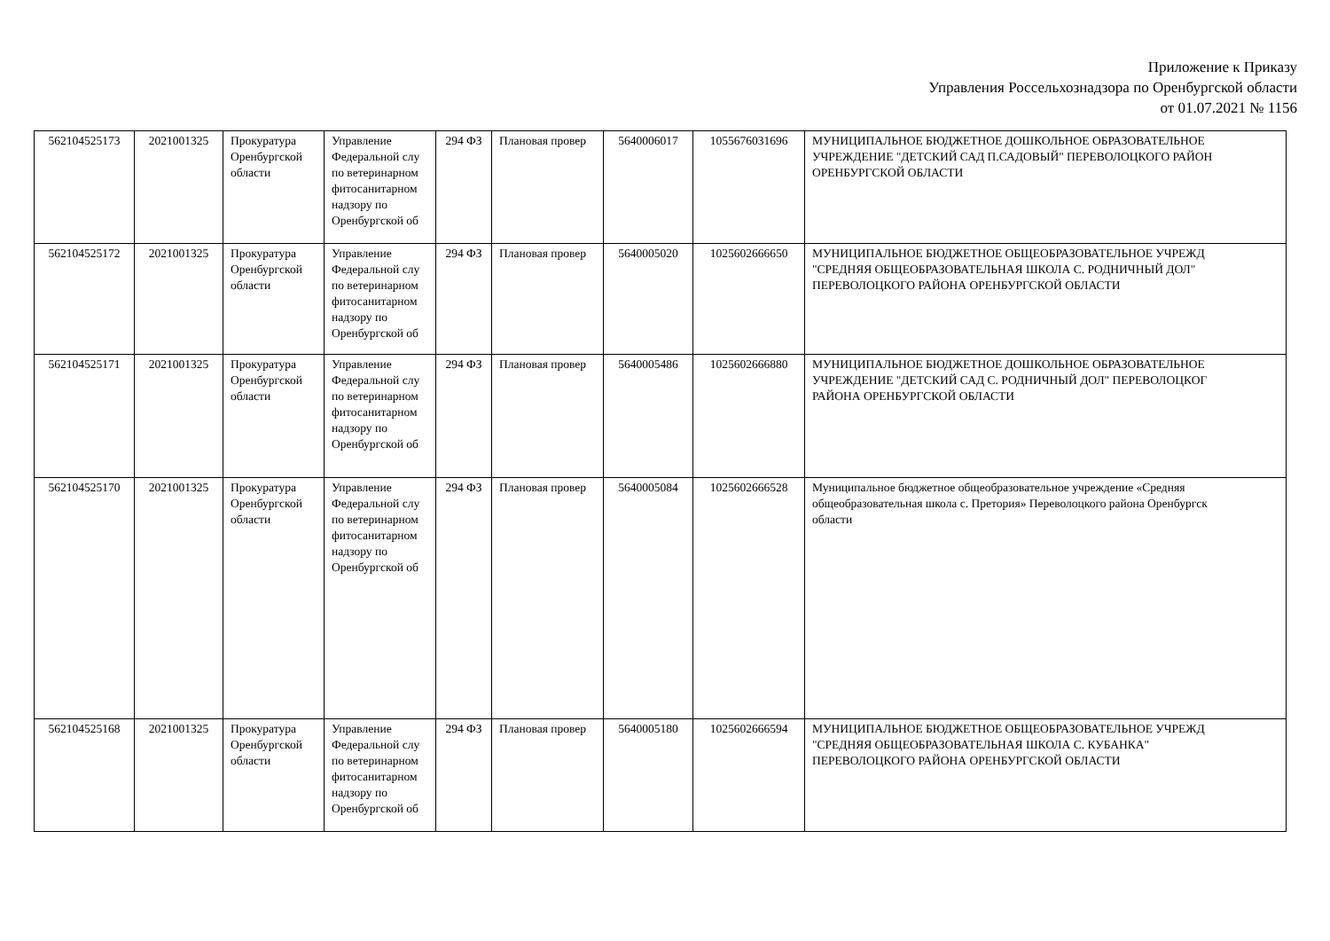Приложение к Приказу
Управления Россельхознадзора по Оренбургской области
от 01.07.2021 № 1156
| 562104525173 | 2021001325 | Прокуратура Оренбургской области | Управление Федеральной слу по ветеринарном фитосанитарном надзору по Оренбургской об | 294 ФЗ | Плановая провер | 5640006017 | 1055676031696 | МУНИЦИПАЛЬНОЕ БЮДЖЕТНОЕ ДОШКОЛЬНОЕ ОБРАЗОВАТЕЛЬНОЕ УЧРЕЖДЕНИЕ "ДЕТСКИЙ САД П.САДОВЫЙ" ПЕРЕВОЛОЦКОГО РАЙОН ОРЕНБУРГСКОЙ ОБЛАСТИ |
| 562104525172 | 2021001325 | Прокуратура Оренбургской области | Управление Федеральной слу по ветеринарном фитосанитарном надзору по Оренбургской об | 294 ФЗ | Плановая провер | 5640005020 | 1025602666650 | МУНИЦИПАЛЬНОЕ БЮДЖЕТНОЕ ОБЩЕОБРАЗОВАТЕЛЬНОЕ УЧРЕЖД "СРЕДНЯЯ ОБЩЕОБРАЗОВАТЕЛЬНАЯ ШКОЛА С. РОДНИЧНЫЙ ДОЛ" ПЕРЕВОЛОЦКОГО РАЙОНА ОРЕНБУРГСКОЙ ОБЛАСТИ |
| 562104525171 | 2021001325 | Прокуратура Оренбургской области | Управление Федеральной слу по ветеринарном фитосанитарном надзору по Оренбургской об | 294 ФЗ | Плановая провер | 5640005486 | 1025602666880 | МУНИЦИПАЛЬНОЕ БЮДЖЕТНОЕ ДОШКОЛЬНОЕ ОБРАЗОВАТЕЛЬНОЕ УЧРЕЖДЕНИЕ "ДЕТСКИЙ САД С. РОДНИЧНЫЙ ДОЛ" ПЕРЕВОЛОЦКОГ РАЙОНА ОРЕНБУРГСКОЙ ОБЛАСТИ |
| 562104525170 | 2021001325 | Прокуратура Оренбургской области | Управление Федеральной слу по ветеринарном фитосанитарном надзору по Оренбургской об | 294 ФЗ | Плановая провер | 5640005084 | 1025602666528 | Муниципальное бюджетное общеобразовательное учреждение «Средняя общеобразовательная школа с. Претория» Переволоцкого района Оренбургск области |
| 562104525168 | 2021001325 | Прокуратура Оренбургской области | Управление Федеральной слу по ветеринарном фитосанитарном надзору по Оренбургской об | 294 ФЗ | Плановая провер | 5640005180 | 1025602666594 | МУНИЦИПАЛЬНОЕ БЮДЖЕТНОЕ ОБЩЕОБРАЗОВАТЕЛЬНОЕ УЧРЕЖД "СРЕДНЯЯ ОБЩЕОБРАЗОВАТЕЛЬНАЯ ШКОЛА С. КУБАНКА" ПЕРЕВОЛОЦКОГО РАЙОНА ОРЕНБУРГСКОЙ ОБЛАСТИ |